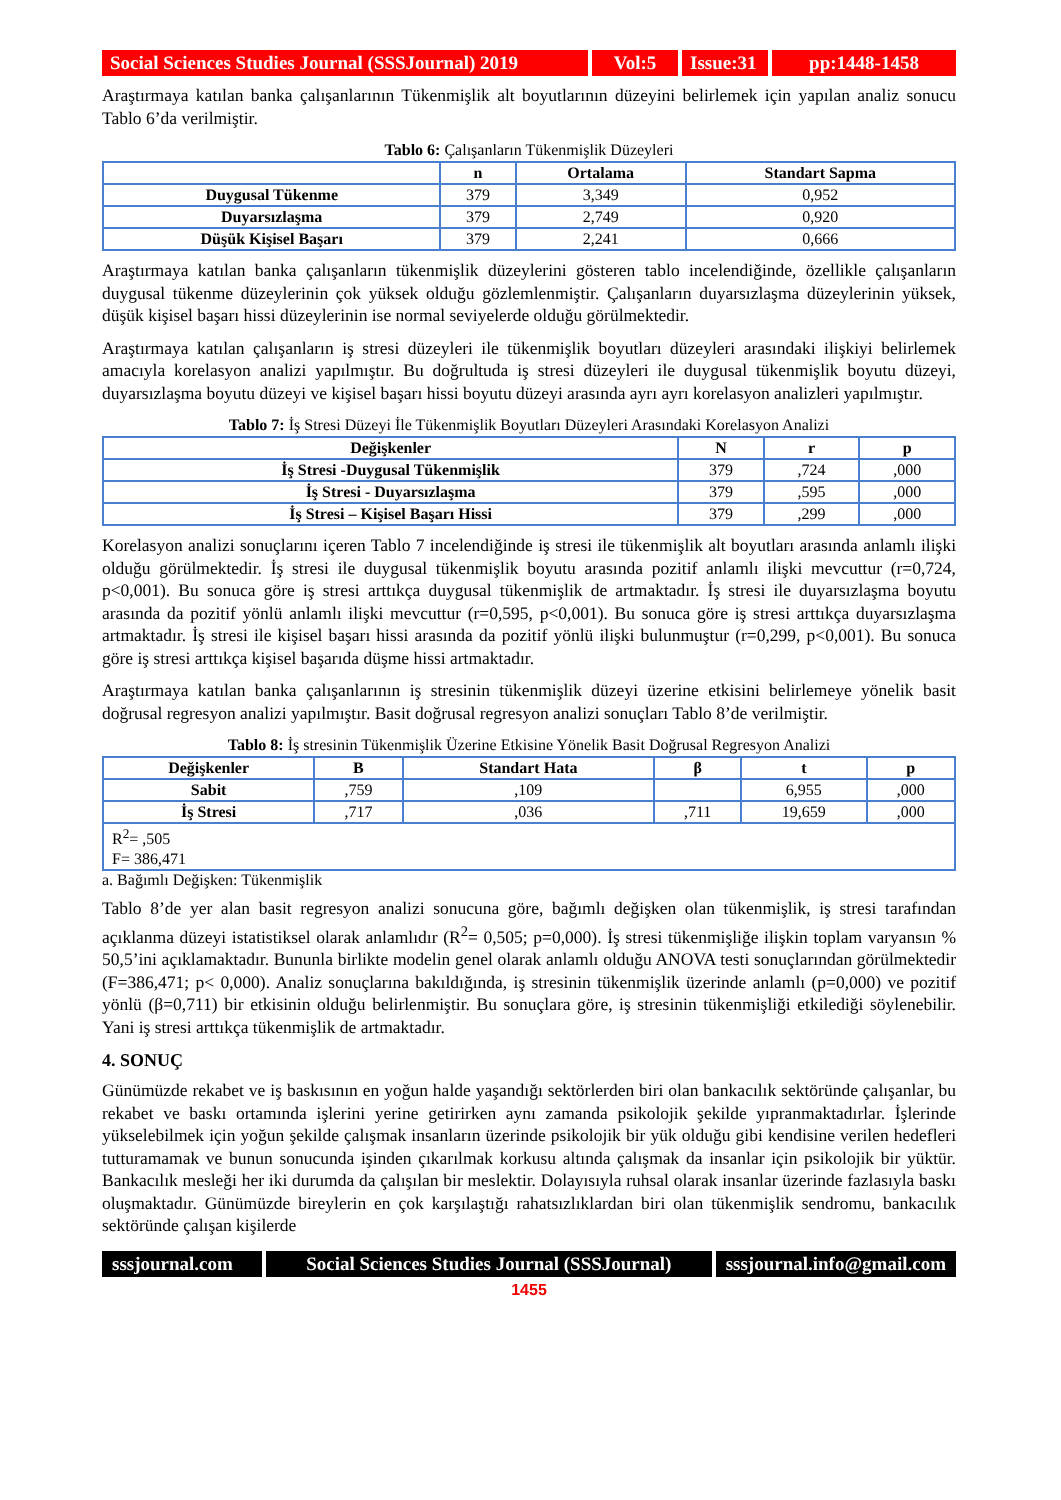Social Sciences Studies Journal (SSSJournal) 2019
Vol:5 Issue:31
pp:1448-1458
Araştırmaya katılan banka çalışanlarının Tükenmişlik alt boyutlarının düzeyini belirlemek için yapılan analiz sonucu Tablo 6’da verilmiştir.
Tablo 6: Çalışanların Tükenmişlik Düzeyleri
| | n | Ortalama | Standart Sapma |
| --- | --- | --- | --- |
| Duygusal Tükenme | 379 | 3,349 | 0,952 |
| Duyarsızlaşma | 379 | 2,749 | 0,920 |
| Düşük Kişisel Başarı | 379 | 2,241 | 0,666 |
Araştırmaya katılan banka çalışanların tükenmişlik düzeylerini gösteren tablo incelendiğinde, özellikle çalışanların duygusal tükenme düzeylerinin çok yüksek olduğu gözlemlenmiştir. Çalışanların duyarsızlaşma düzeylerinin yüksek, düşük kişisel başarı hissi düzeylerinin ise normal seviyelerde olduğu görülmektedir.
Araştırmaya katılan çalışanların iş stresi düzeyleri ile tükenmişlik boyutları düzeyleri arasındaki ilişkiyi belirlemek amacıyla korelasyon analizi yapılmıştır. Bu doğrultuda iş stresi düzeyleri ile duygusal tükenmişlik boyutu düzeyi, duyarsızlaşma boyutu düzeyi ve kişisel başarı hissi boyutu düzeyi arasında ayrı ayrı korelasyon analizleri yapılmıştır.
Tablo 7: İş Stresi Düzeyi İle Tükenmişlik Boyutları Düzeyleri Arasındaki Korelasyon Analizi
| Değişkenler | N | r | p |
| --- | --- | --- | --- |
| İş Stresi -Duygusal Tükenmişlik | 379 | ,724 | ,000 |
| İş Stresi - Duyarsızlaşma | 379 | ,595 | ,000 |
| İş Stresi – Kişisel Başarı Hissi | 379 | ,299 | ,000 |
Korelasyon analizi sonuçlarını içeren Tablo 7 incelendiğinde iş stresi ile tükenmişlik alt boyutları arasında anlamlı ilişki olduğu görülmektedir. İş stresi ile duygusal tükenmişlik boyutu arasında pozitif anlamlı ilişki mevcuttur (r=0,724, p<0,001). Bu sonuca göre iş stresi arttıkça duygusal tükenmişlik de artmaktadır. İş stresi ile duyarsızlaşma boyutu arasında da pozitif yönlü anlamlı ilişki mevcuttur (r=0,595, p<0,001). Bu sonuca göre iş stresi arttıkça duyarsızlaşma artmaktadır. İş stresi ile kişisel başarı hissi arasında da pozitif yönlü ilişki bulunmuştur (r=0,299, p<0,001). Bu sonuca göre iş stresi arttıkça kişisel başarıda düşme hissi artmaktadır.
Araştırmaya katılan banka çalışanlarının iş stresinin tükenmişlik düzeyi üzerine etkisini belirlemeye yönelik basit doğrusal regresyon analizi yapılmıştır. Basit doğrusal regresyon analizi sonuçları Tablo 8’de verilmiştir.
Tablo 8: İş stresinin Tükenmişlik Üzerine Etkisine Yönelik Basit Doğrusal Regresyon Analizi
| Değişkenler | B | Standart Hata | β | t | p |
| --- | --- | --- | --- | --- | --- |
| Sabit | ,759 | ,109 | | 6,955 | ,000 |
| İş Stresi | ,717 | ,036 | ,711 | 19,659 | ,000 |
| R<sup>2</sup>= ,505 F= 386,471 | | | | | |
a. Bağımlı Değişken: Tükenmişlik
Tablo 8’de yer alan basit regresyon analizi sonucuna göre, bağımlı değişken olan tükenmişlik, iş stresi tarafından açıklanma düzeyi istatistiksel olarak anlamlıdır (R<sup>2</sup>= 0,505; p=0,000). İş stresi tükenmişliğe ilişkin toplam varyansın % 50,5’ini açıklamaktadır. Bununla birlikte modelin genel olarak anlamlı olduğu ANOVA testi sonuçlarından görülmektedir (F=386,471; p< 0,000). Analiz sonuçlarına bakıldığında, iş stresinin tükenmişlik üzerinde anlamlı (p=0,000) ve pozitif yönlü (β=0,711) bir etkisinin olduğu belirlenmiştir. Bu sonuçlara göre, iş stresinin tükenmişliği etkilediği söylenebilir. Yani iş stresi arttıkça tükenmişlik de artmaktadır.
4. SONUÇ
Günümüzde rekabet ve iş baskısının en yoğun halde yaşandığı sektörlerden biri olan bankacılık sektöründe çalışanlar, bu rekabet ve baskı ortamında işlerini yerine getirirken aynı zamanda psikolojik şekilde yıpranmaktadırlar. İşlerinde yükselebilmek için yoğun şekilde çalışmak insanların üzerinde psikolojik bir yük olduğu gibi kendisine verilen hedefleri tutturamamak ve bunun sonucunda işinden çıkarılmak korkusu altında çalışmak da insanlar için psikolojik bir yüktür. Bankacılık mesleği her iki durumda da çalışılan bir meslektir. Dolayısıyla ruhsal olarak insanlar üzerinde fazlasıyla baskı oluşmaktadır. Günümüzde bireylerin en çok karşılaştığı rahatsızlıklardan biri olan tükenmişlik sendromu, bankacılık sektöründe çalışan kişilerde
sssjournal.com
Social Sciences Studies Journal (SSSJournal)
sssjournal.info@gmail.com
1455